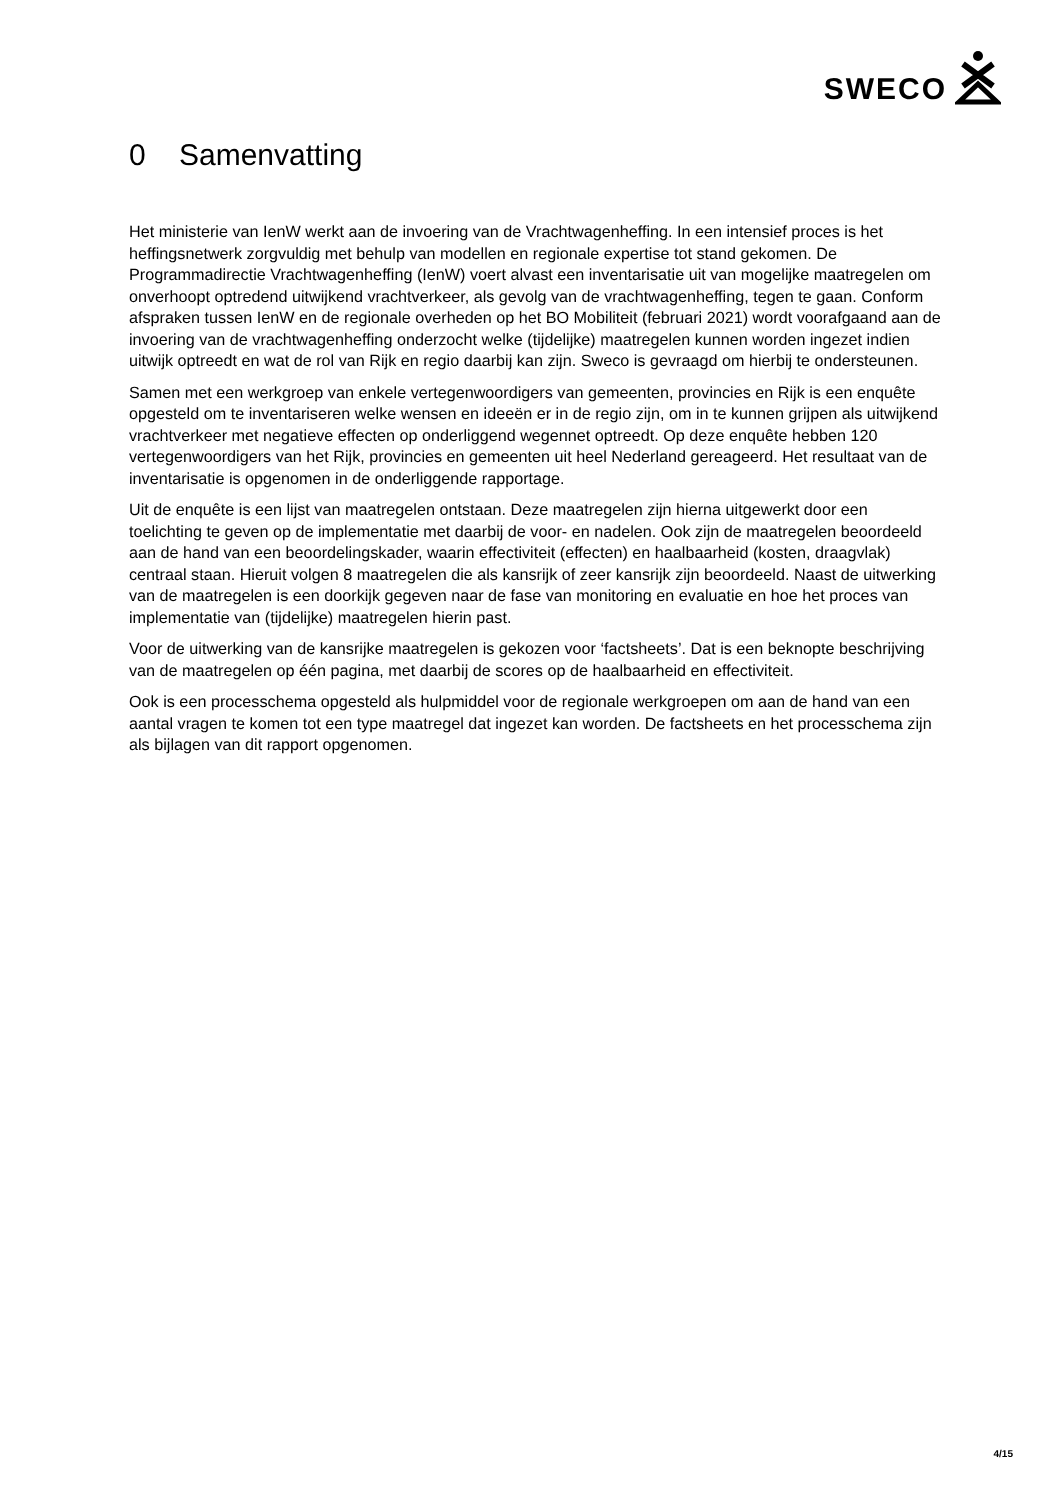SWECO
0 Samenvatting
Het ministerie van IenW werkt aan de invoering van de Vrachtwagenheffing. In een intensief proces is het heffingsnetwerk zorgvuldig met behulp van modellen en regionale expertise tot stand gekomen. De Programmadirectie Vrachtwagenheffing (IenW) voert alvast een inventarisatie uit van mogelijke maatregelen om onverhoopt optredend uitwijkend vrachtverkeer, als gevolg van de vrachtwagenheffing, tegen te gaan. Conform afspraken tussen IenW en de regionale overheden op het BO Mobiliteit (februari 2021) wordt voorafgaand aan de invoering van de vrachtwagenheffing onderzocht welke (tijdelijke) maatregelen kunnen worden ingezet indien uitwijk optreedt en wat de rol van Rijk en regio daarbij kan zijn. Sweco is gevraagd om hierbij te ondersteunen.
Samen met een werkgroep van enkele vertegenwoordigers van gemeenten, provincies en Rijk is een enquête opgesteld om te inventariseren welke wensen en ideeën er in de regio zijn, om in te kunnen grijpen als uitwijkend vrachtverkeer met negatieve effecten op onderliggend wegennet optreedt. Op deze enquête hebben 120 vertegenwoordigers van het Rijk, provincies en gemeenten uit heel Nederland gereageerd. Het resultaat van de inventarisatie is opgenomen in de onderliggende rapportage.
Uit de enquête is een lijst van maatregelen ontstaan. Deze maatregelen zijn hierna uitgewerkt door een toelichting te geven op de implementatie met daarbij de voor- en nadelen. Ook zijn de maatregelen beoordeeld aan de hand van een beoordelingskader, waarin effectiviteit (effecten) en haalbaarheid (kosten, draagvlak) centraal staan. Hieruit volgen 8 maatregelen die als kansrijk of zeer kansrijk zijn beoordeeld. Naast de uitwerking van de maatregelen is een doorkijk gegeven naar de fase van monitoring en evaluatie en hoe het proces van implementatie van (tijdelijke) maatregelen hierin past.
Voor de uitwerking van de kansrijke maatregelen is gekozen voor ‘factsheets’. Dat is een beknopte beschrijving van de maatregelen op één pagina, met daarbij de scores op de haalbaarheid en effectiviteit.
Ook is een processchema opgesteld als hulpmiddel voor de regionale werkgroepen om aan de hand van een aantal vragen te komen tot een type maatregel dat ingezet kan worden. De factsheets en het processchema zijn als bijlagen van dit rapport opgenomen.
4/15